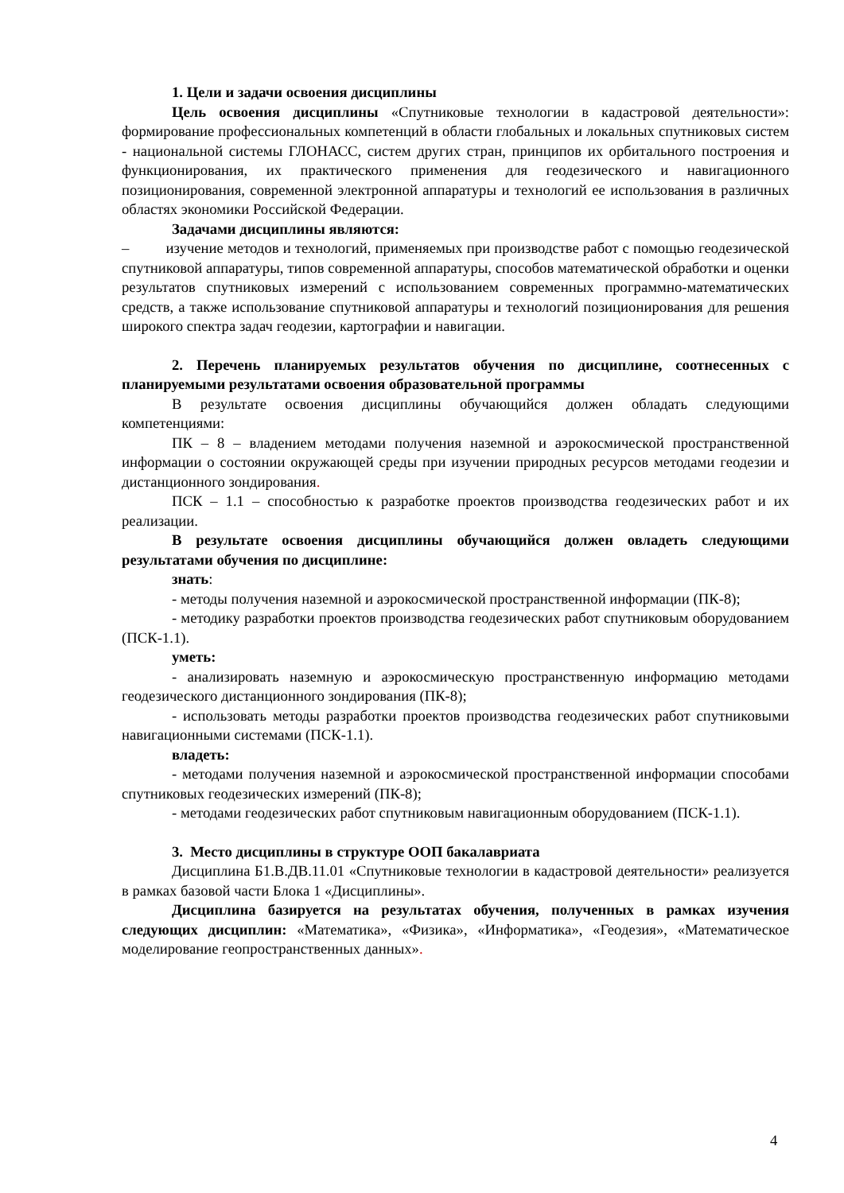1. Цели и задачи освоения дисциплины
Цель освоения дисциплины «Спутниковые технологии в кадастровой деятельности»: формирование профессиональных компетенций в области глобальных и локальных спутниковых систем - национальной системы ГЛОНАСС, систем других стран, принципов их орбитального построения и функционирования, их практического применения для геодезического и навигационного позиционирования, современной электронной аппаратуры и технологий ее использования в различных областях экономики Российской Федерации.
Задачами дисциплины являются:
– изучение методов и технологий, применяемых при производстве работ с помощью геодезической спутниковой аппаратуры, типов современной аппаратуры, способов математической обработки и оценки результатов спутниковых измерений с использованием современных программно-математических средств, а также использование спутниковой аппаратуры и технологий позиционирования для решения широкого спектра задач геодезии, картографии и навигации.
2. Перечень планируемых результатов обучения по дисциплине, соотнесенных с планируемыми результатами освоения образовательной программы
В результате освоения дисциплины обучающийся должен обладать следующими компетенциями:
ПК – 8 – владением методами получения наземной и аэрокосмической пространственной информации о состоянии окружающей среды при изучении природных ресурсов методами геодезии и дистанционного зондирования.
ПСК – 1.1 – способностью к разработке проектов производства геодезических работ и их реализации.
В результате освоения дисциплины обучающийся должен овладеть следующими результатами обучения по дисциплине:
знать:
- методы получения наземной и аэрокосмической пространственной информации (ПК-8);
- методику разработки проектов производства геодезических работ спутниковым оборудованием (ПСК-1.1).
уметь:
- анализировать наземную и аэрокосмическую пространственную информацию методами геодезического дистанционного зондирования (ПК-8);
- использовать методы разработки проектов производства геодезических работ спутниковыми навигационными системами (ПСК-1.1).
владеть:
- методами получения наземной и аэрокосмической пространственной информации способами спутниковых геодезических измерений (ПК-8);
- методами геодезических работ спутниковым навигационным оборудованием (ПСК-1.1).
3. Место дисциплины в структуре ООП бакалавриата
Дисциплина Б1.В.ДВ.11.01 «Спутниковые технологии в кадастровой деятельности» реализуется в рамках базовой части Блока 1 «Дисциплины».
Дисциплина базируется на результатах обучения, полученных в рамках изучения следующих дисциплин: «Математика», «Физика», «Информатика», «Геодезия», «Математическое моделирование геопространственных данных».
4